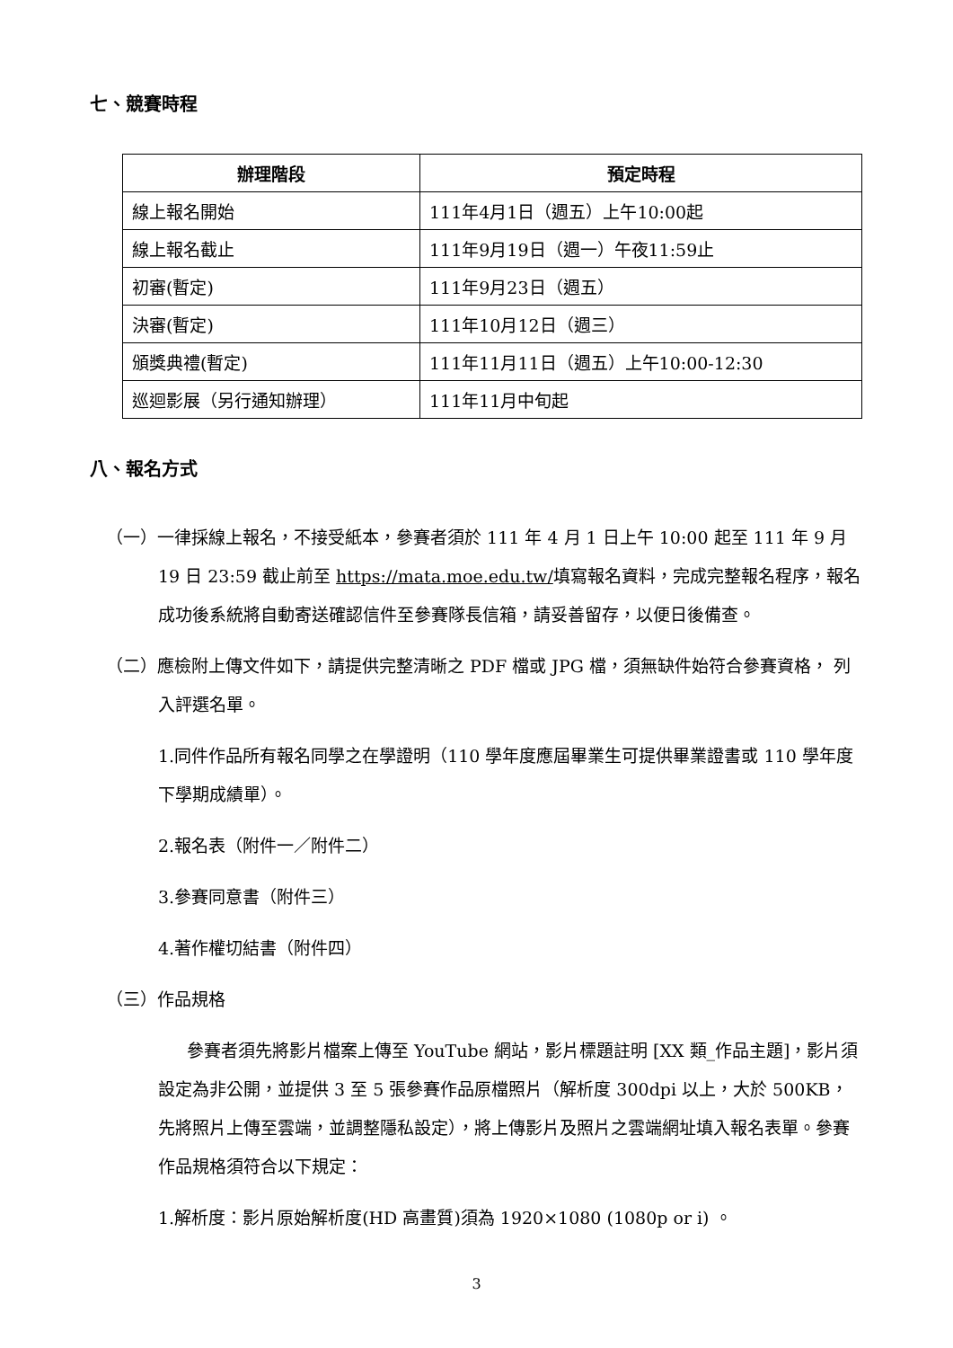七、競賽時程
| 辦理階段 | 預定時程 |
| --- | --- |
| 線上報名開始 | 111年4月1日（週五）上午10:00起 |
| 線上報名截止 | 111年9月19日（週一）午夜11:59止 |
| 初審(暫定) | 111年9月23日（週五） |
| 決審(暫定) | 111年10月12日（週三） |
| 頒獎典禮(暫定) | 111年11月11日（週五）上午10:00-12:30 |
| 巡迴影展（另行通知辦理） | 111年11月中旬起 |
八、報名方式
（一）一律採線上報名，不接受紙本，參賽者須於 111 年 4 月 1 日上午 10:00 起至 111 年 9 月 19 日 23:59 截止前至 https://mata.moe.edu.tw/填寫報名資料，完成完整報名程序，報名成功後系統將自動寄送確認信件至參賽隊長信箱，請妥善留存，以便日後備查。
（二）應檢附上傳文件如下，請提供完整清晰之 PDF 檔或 JPG 檔，須無缺件始符合參賽資格， 列入評選名單。
1.同件作品所有報名同學之在學證明（110 學年度應屆畢業生可提供畢業證書或 110 學年度下學期成績單）。
2.報名表（附件一／附件二）
3.參賽同意書（附件三）
4.著作權切結書（附件四）
（三）作品規格
參賽者須先將影片檔案上傳至 YouTube 網站，影片標題註明 [XX 類_作品主題]，影片須設定為非公開，並提供 3 至 5 張參賽作品原檔照片（解析度 300dpi 以上，大於 500KB，先將照片上傳至雲端，並調整隱私設定），將上傳影片及照片之雲端網址填入報名表單。參賽作品規格須符合以下規定：
1.解析度：影片原始解析度(HD 高畫質)須為 1920×1080 (1080p or i) 。
3